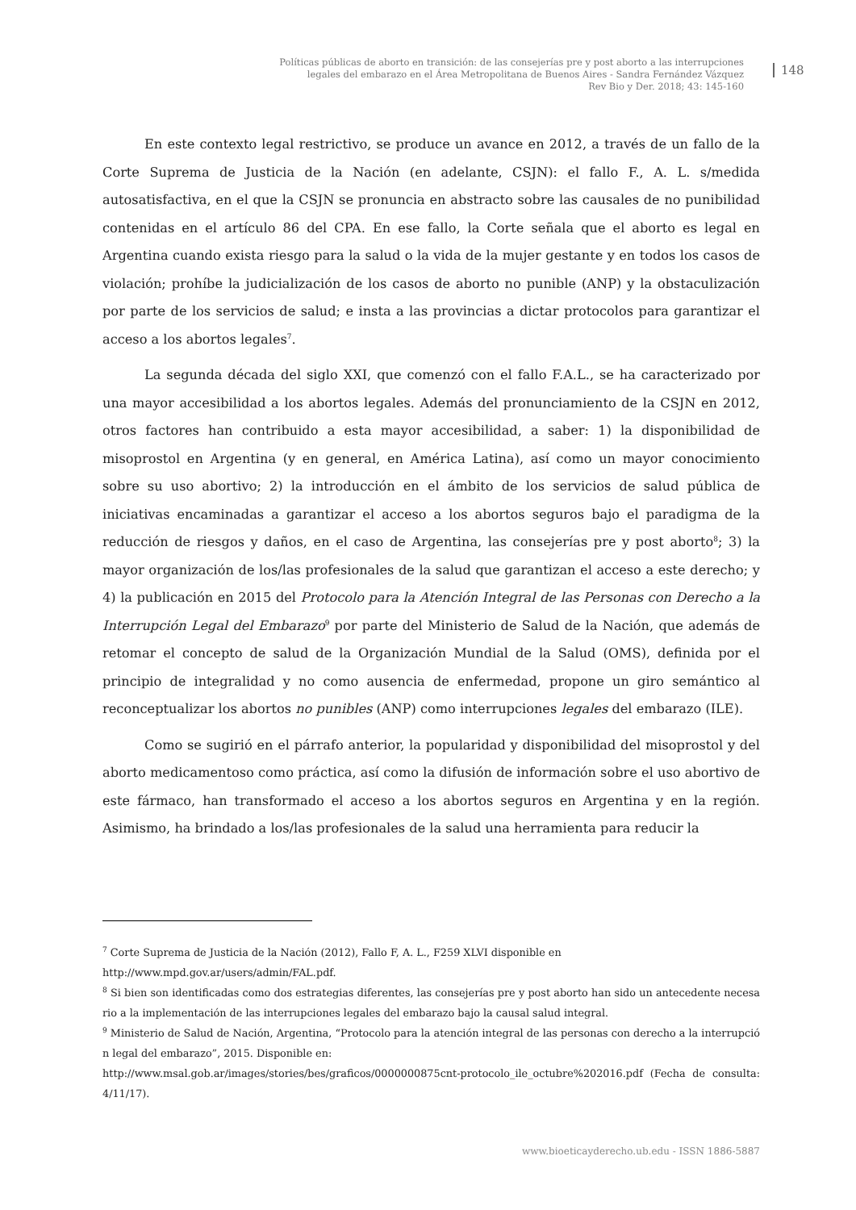Políticas públicas de aborto en transición: de las consejerías pre y post aborto a las interrupciones
legales del embarazo en el Área Metropolitana de Buenos Aires - Sandra Fernández Vázquez
Rev Bio y Der. 2018; 43: 145-160
148
En este contexto legal restrictivo, se produce un avance en 2012, a través de un fallo de la Corte Suprema de Justicia de la Nación (en adelante, CSJN): el fallo F., A. L. s/medida autosatisfactiva, en el que la CSJN se pronuncia en abstracto sobre las causales de no punibilidad contenidas en el artículo 86 del CPA. En ese fallo, la Corte señala que el aborto es legal en Argentina cuando exista riesgo para la salud o la vida de la mujer gestante y en todos los casos de violación; prohíbe la judicialización de los casos de aborto no punible (ANP) y la obstaculización por parte de los servicios de salud; e insta a las provincias a dictar protocolos para garantizar el acceso a los abortos legales<sup>7</sup>.
La segunda década del siglo XXI, que comenzó con el fallo F.A.L., se ha caracterizado por una mayor accesibilidad a los abortos legales. Además del pronunciamiento de la CSJN en 2012, otros factores han contribuido a esta mayor accesibilidad, a saber: 1) la disponibilidad de misoprostol en Argentina (y en general, en América Latina), así como un mayor conocimiento sobre su uso abortivo; 2) la introducción en el ámbito de los servicios de salud pública de iniciativas encaminadas a garantizar el acceso a los abortos seguros bajo el paradigma de la reducción de riesgos y daños, en el caso de Argentina, las consejerías pre y post aborto<sup>8</sup>; 3) la mayor organización de los/las profesionales de la salud que garantizan el acceso a este derecho; y 4) la publicación en 2015 del Protocolo para la Atención Integral de las Personas con Derecho a la Interrupción Legal del Embarazo<sup>9</sup> por parte del Ministerio de Salud de la Nación, que además de retomar el concepto de salud de la Organización Mundial de la Salud (OMS), definida por el principio de integralidad y no como ausencia de enfermedad, propone un giro semántico al reconceptualizar los abortos no punibles (ANP) como interrupciones legales del embarazo (ILE).
Como se sugirió en el párrafo anterior, la popularidad y disponibilidad del misoprostol y del aborto medicamentoso como práctica, así como la difusión de información sobre el uso abortivo de este fármaco, han transformado el acceso a los abortos seguros en Argentina y en la región. Asimismo, ha brindado a los/las profesionales de la salud una herramienta para reducir la
<sup>7</sup> Corte Suprema de Justicia de la Nación (2012), Fallo F, A. L., F259 XLVI disponible en
http://www.mpd.gov.ar/users/admin/FAL.pdf.
<sup>8</sup> Si bien son identificadas como dos estrategias diferentes, las consejerías pre y post aborto han sido un antecedente necesario a la implementación de las interrupciones legales del embarazo bajo la causal salud integral.
<sup>9</sup> Ministerio de Salud de Nación, Argentina, “Protocolo para la atención integral de las personas con derecho a la interrupción legal del embarazo”, 2015. Disponible en:
http://www.msal.gob.ar/images/stories/bes/graficos/0000000875cnt-protocolo_ile_octubre%202016.pdf (Fecha de consulta: 4/11/17).
www.bioeticayderecho.ub.edu - ISSN 1886-5887